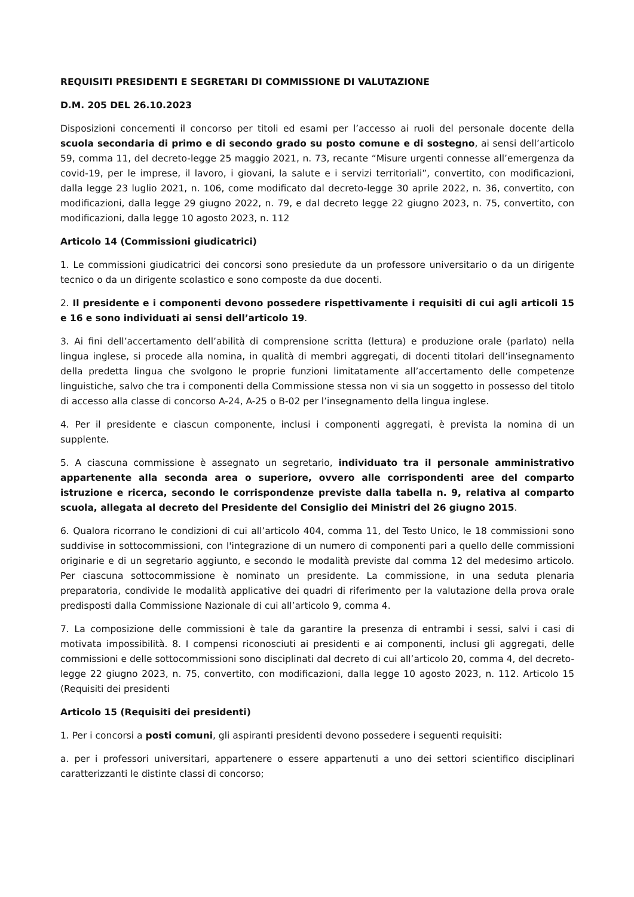REQUISITI PRESIDENTI E SEGRETARI DI COMMISSIONE DI VALUTAZIONE
D.M. 205 DEL 26.10.2023
Disposizioni concernenti il concorso per titoli ed esami per l’accesso ai ruoli del personale docente della scuola secondaria di primo e di secondo grado su posto comune e di sostegno, ai sensi dell’articolo 59, comma 11, del decreto-legge 25 maggio 2021, n. 73, recante “Misure urgenti connesse all’emergenza da covid-19, per le imprese, il lavoro, i giovani, la salute e i servizi territoriali”, convertito, con modificazioni, dalla legge 23 luglio 2021, n. 106, come modificato dal decreto-legge 30 aprile 2022, n. 36, convertito, con modificazioni, dalla legge 29 giugno 2022, n. 79, e dal decreto legge 22 giugno 2023, n. 75, convertito, con modificazioni, dalla legge 10 agosto 2023, n. 112
Articolo 14 (Commissioni giudicatrici)
1. Le commissioni giudicatrici dei concorsi sono presiedute da un professore universitario o da un dirigente tecnico o da un dirigente scolastico e sono composte da due docenti.
2. Il presidente e i componenti devono possedere rispettivamente i requisiti di cui agli articoli 15 e 16 e sono individuati ai sensi dell’articolo 19.
3. Ai fini dell’accertamento dell’abilità di comprensione scritta (lettura) e produzione orale (parlato) nella lingua inglese, si procede alla nomina, in qualità di membri aggregati, di docenti titolari dell’insegnamento della predetta lingua che svolgono le proprie funzioni limitatamente all’accertamento delle competenze linguistiche, salvo che tra i componenti della Commissione stessa non vi sia un soggetto in possesso del titolo di accesso alla classe di concorso A-24, A-25 o B-02 per l’insegnamento della lingua inglese.
4. Per il presidente e ciascun componente, inclusi i componenti aggregati, è prevista la nomina di un supplente.
5. A ciascuna commissione è assegnato un segretario, individuato tra il personale amministrativo appartenente alla seconda area o superiore, ovvero alle corrispondenti aree del comparto istruzione e ricerca, secondo le corrispondenze previste dalla tabella n. 9, relativa al comparto scuola, allegata al decreto del Presidente del Consiglio dei Ministri del 26 giugno 2015.
6. Qualora ricorrano le condizioni di cui all’articolo 404, comma 11, del Testo Unico, le 18 commissioni sono suddivise in sottocommissioni, con l'integrazione di un numero di componenti pari a quello delle commissioni originarie e di un segretario aggiunto, e secondo le modalità previste dal comma 12 del medesimo articolo. Per ciascuna sottocommissione è nominato un presidente. La commissione, in una seduta plenaria preparatoria, condivide le modalità applicative dei quadri di riferimento per la valutazione della prova orale predisposti dalla Commissione Nazionale di cui all’articolo 9, comma 4.
7. La composizione delle commissioni è tale da garantire la presenza di entrambi i sessi, salvi i casi di motivata impossibilità. 8. I compensi riconosciuti ai presidenti e ai componenti, inclusi gli aggregati, delle commissioni e delle sottocommissioni sono disciplinati dal decreto di cui all’articolo 20, comma 4, del decreto-legge 22 giugno 2023, n. 75, convertito, con modificazioni, dalla legge 10 agosto 2023, n. 112. Articolo 15 (Requisiti dei presidenti
Articolo 15 (Requisiti dei presidenti)
1. Per i concorsi a posti comuni, gli aspiranti presidenti devono possedere i seguenti requisiti:
a. per i professori universitari, appartenere o essere appartenuti a uno dei settori scientifico disciplinari caratterizzanti le distinte classi di concorso;